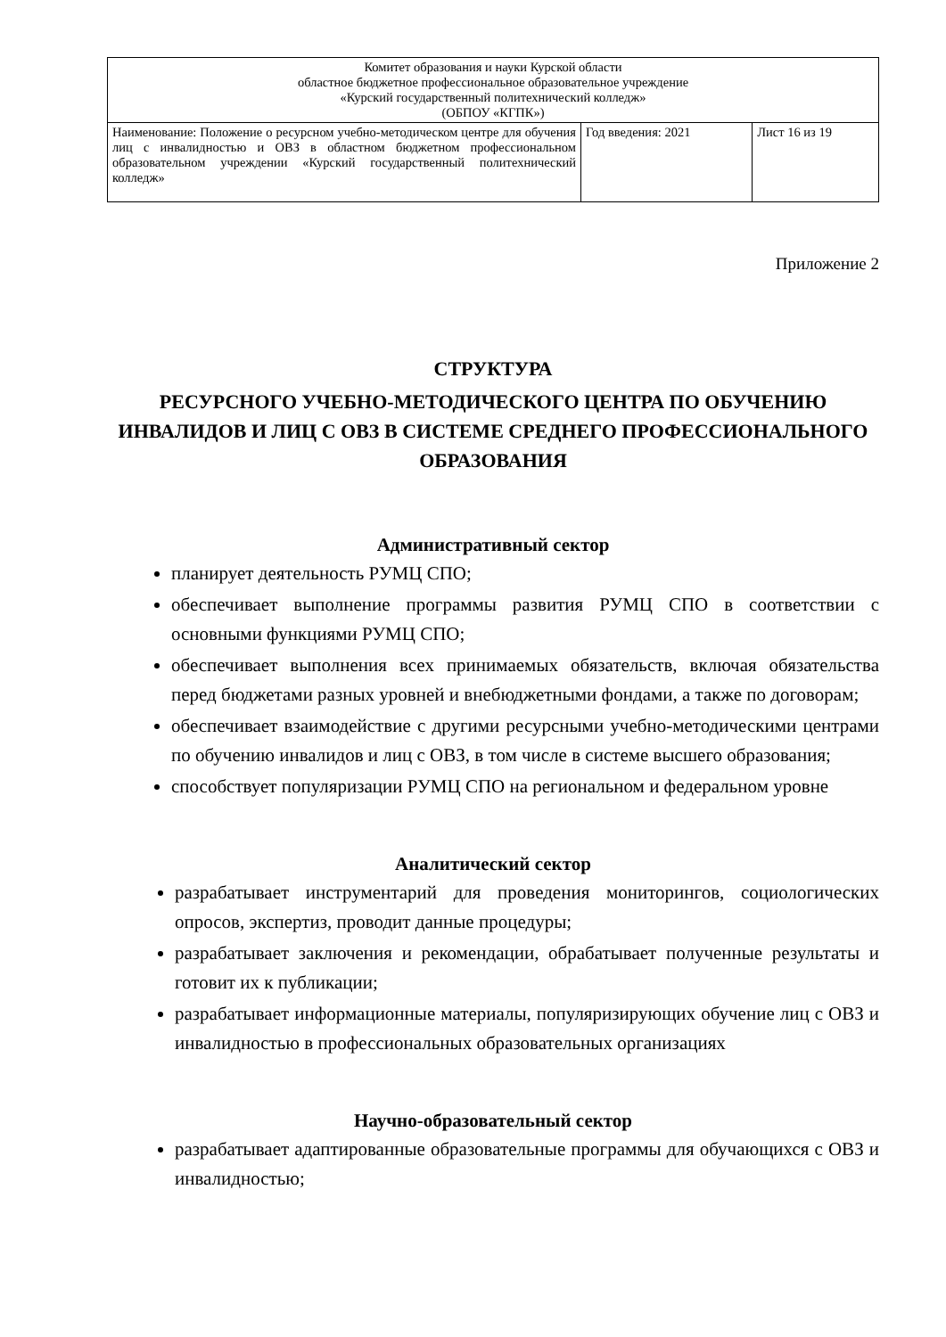| Комитет образования и науки Курской области областное бюджетное профессиональное образовательное учреждение «Курский государственный политехнический колледж» (ОБПОУ «КГПК») | | |
| Наименование: Положение о ресурсном учебно-методическом центре для обучения лиц с инвалидностью и ОВЗ в областном бюджетном профессиональном образовательном учреждении «Курский государственный политехнический колледж» | Год введения: 2021 | Лист 16 из 19 |
Приложение 2
СТРУКТУРА
РЕСУРСНОГО УЧЕБНО-МЕТОДИЧЕСКОГО ЦЕНТРА ПО ОБУЧЕНИЮ ИНВАЛИДОВ И ЛИЦ С ОВЗ В СИСТЕМЕ СРЕДНЕГО ПРОФЕССИОНАЛЬНОГО ОБРАЗОВАНИЯ
Административный сектор
планирует деятельность РУМЦ СПО;
обеспечивает выполнение программы развития РУМЦ СПО в соответствии с основными функциями РУМЦ СПО;
обеспечивает выполнения всех принимаемых обязательств, включая обязательства перед бюджетами разных уровней и внебюджетными фондами, а также по договорам;
обеспечивает взаимодействие с другими ресурсными учебно-методическими центрами по обучению инвалидов и лиц с ОВЗ, в том числе в системе высшего образования;
способствует популяризации РУМЦ СПО на региональном и федеральном уровне
Аналитический сектор
разрабатывает инструментарий для проведения мониторингов, социологических опросов, экспертиз, проводит данные процедуры;
разрабатывает заключения и рекомендации, обрабатывает полученные результаты и готовит их к публикации;
разрабатывает информационные материалы, популяризирующих обучение лиц с ОВЗ и инвалидностью в профессиональных образовательных организациях
Научно-образовательный сектор
разрабатывает адаптированные образовательные программы для обучающихся с ОВЗ и инвалидностью;